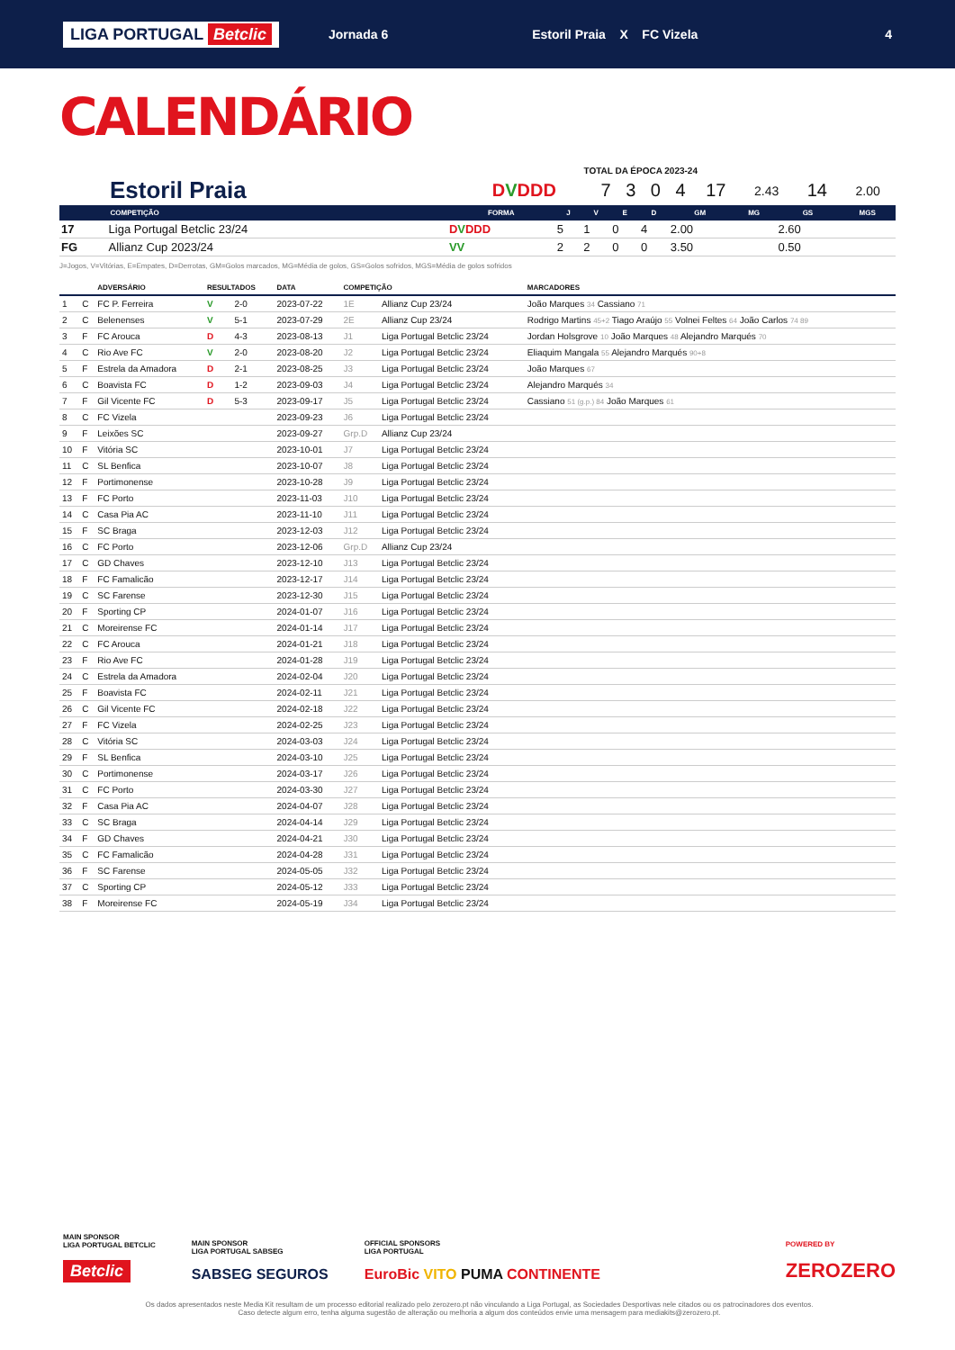LIGA PORTUGAL Betclic
Jornada 6
Estoril Praia X FC Vizela
4
CALENDÁRIO
TOTAL DA ÉPOCA 2023-24
| Estoril Praia | D V DDD | 7 | 3 | 0 | 4 | 17 | 2.43 | 14 | 2.00 |
| | COMPETIÇÃO | FORMA | J | V | E | D | GM | MG | GS | MGS |
| --- | --- | --- | --- | --- | --- | --- | --- | --- | --- | --- |
| 17 | Liga Portugal Betclic 23/24 | D V DDD | 5 | 1 | 0 | 4 | 2.00 | | 2.60 | |
| FG | Allianz Cup 2023/24 | VV | 2 | 2 | 0 | 0 | 3.50 | | 0.50 | |
J=Jogos, V=Vitórias, E=Empates, D=Derrotas, GM=Golos marcados, MG=Média de golos, GS=Golos sofridos, MGS=Média de golos sofridos
| | | ADVERSÁRIO | RESULTADOS | | DATA | COMPETIÇÃO | | MARCADORES |
| --- | --- | --- | --- | --- | --- | --- | --- | --- |
| 1 | C | FC P. Ferreira | V | 2-0 | 2023-07-22 | 1E | Allianz Cup 23/24 | João Marques 34 Cassiano 71 |
| 2 | C | Belenenses | V | 5-1 | 2023-07-29 | 2E | Allianz Cup 23/24 | Rodrigo Martins 45+2 Tiago Araújo 55 Volnei Feltes 64 João Carlos 74 89 |
| 3 | F | FC Arouca | D | 4-3 | 2023-08-13 | J1 | Liga Portugal Betclic 23/24 | Jordan Holsgrove 10 João Marques 48 Alejandro Marqués 70 |
| 4 | C | Rio Ave FC | V | 2-0 | 2023-08-20 | J2 | Liga Portugal Betclic 23/24 | Eliaquim Mangala 55 Alejandro Marqués 90+8 |
| 5 | F | Estrela da Amadora | D | 2-1 | 2023-08-25 | J3 | Liga Portugal Betclic 23/24 | João Marques 67 |
| 6 | C | Boavista FC | D | 1-2 | 2023-09-03 | J4 | Liga Portugal Betclic 23/24 | Alejandro Marqués 34 |
| 7 | F | Gil Vicente FC | D | 5-3 | 2023-09-17 | J5 | Liga Portugal Betclic 23/24 | Cassiano 51 (g.p.) 84 João Marques 61 |
| 8 | C | FC Vizela | | | 2023-09-23 | J6 | Liga Portugal Betclic 23/24 | |
| 9 | F | Leixões SC | | | 2023-09-27 | Grp.D | Allianz Cup 23/24 | |
| 10 | F | Vitória SC | | | 2023-10-01 | J7 | Liga Portugal Betclic 23/24 | |
| 11 | C | SL Benfica | | | 2023-10-07 | J8 | Liga Portugal Betclic 23/24 | |
| 12 | F | Portimonense | | | 2023-10-28 | J9 | Liga Portugal Betclic 23/24 | |
| 13 | F | FC Porto | | | 2023-11-03 | J10 | Liga Portugal Betclic 23/24 | |
| 14 | C | Casa Pia AC | | | 2023-11-10 | J11 | Liga Portugal Betclic 23/24 | |
| 15 | F | SC Braga | | | 2023-12-03 | J12 | Liga Portugal Betclic 23/24 | |
| 16 | C | FC Porto | | | 2023-12-06 | Grp.D | Allianz Cup 23/24 | |
| 17 | C | GD Chaves | | | 2023-12-10 | J13 | Liga Portugal Betclic 23/24 | |
| 18 | F | FC Famalicão | | | 2023-12-17 | J14 | Liga Portugal Betclic 23/24 | |
| 19 | C | SC Farense | | | 2023-12-30 | J15 | Liga Portugal Betclic 23/24 | |
| 20 | F | Sporting CP | | | 2024-01-07 | J16 | Liga Portugal Betclic 23/24 | |
| 21 | C | Moreirense FC | | | 2024-01-14 | J17 | Liga Portugal Betclic 23/24 | |
| 22 | C | FC Arouca | | | 2024-01-21 | J18 | Liga Portugal Betclic 23/24 | |
| 23 | F | Rio Ave FC | | | 2024-01-28 | J19 | Liga Portugal Betclic 23/24 | |
| 24 | C | Estrela da Amadora | | | 2024-02-04 | J20 | Liga Portugal Betclic 23/24 | |
| 25 | F | Boavista FC | | | 2024-02-11 | J21 | Liga Portugal Betclic 23/24 | |
| 26 | C | Gil Vicente FC | | | 2024-02-18 | J22 | Liga Portugal Betclic 23/24 | |
| 27 | F | FC Vizela | | | 2024-02-25 | J23 | Liga Portugal Betclic 23/24 | |
| 28 | C | Vitória SC | | | 2024-03-03 | J24 | Liga Portugal Betclic 23/24 | |
| 29 | F | SL Benfica | | | 2024-03-10 | J25 | Liga Portugal Betclic 23/24 | |
| 30 | C | Portimonense | | | 2024-03-17 | J26 | Liga Portugal Betclic 23/24 | |
| 31 | C | FC Porto | | | 2024-03-30 | J27 | Liga Portugal Betclic 23/24 | |
| 32 | F | Casa Pia AC | | | 2024-04-07 | J28 | Liga Portugal Betclic 23/24 | |
| 33 | C | SC Braga | | | 2024-04-14 | J29 | Liga Portugal Betclic 23/24 | |
| 34 | F | GD Chaves | | | 2024-04-21 | J30 | Liga Portugal Betclic 23/24 | |
| 35 | C | FC Famalicão | | | 2024-04-28 | J31 | Liga Portugal Betclic 23/24 | |
| 36 | F | SC Farense | | | 2024-05-05 | J32 | Liga Portugal Betclic 23/24 | |
| 37 | C | Sporting CP | | | 2024-05-12 | J33 | Liga Portugal Betclic 23/24 | |
| 38 | F | Moreirense FC | | | 2024-05-19 | J34 | Liga Portugal Betclic 23/24 | |
MAIN SPONSOR
LIGA PORTUGAL BETCLIC
Betclic
MAIN SPONSOR
LIGA PORTUGAL SABSEG
SABSEG SEGUROS
OFFICIAL SPONSORS
LIGA PORTUGAL
EuroBic VITO PUMA CONTINENTE
POWERED BY
ZEROZERO
Os dados apresentados neste Media Kit resultam de um processo editorial realizado pelo zerozero.pt não vinculando a Liga Portugal, as Sociedades Desportivas nele citados ou os patrocinadores dos eventos.
Caso detecte algum erro, tenha alguma sugestão de alteração ou melhoria a algum dos conteúdos envie uma mensagem para mediakits@zerozero.pt.